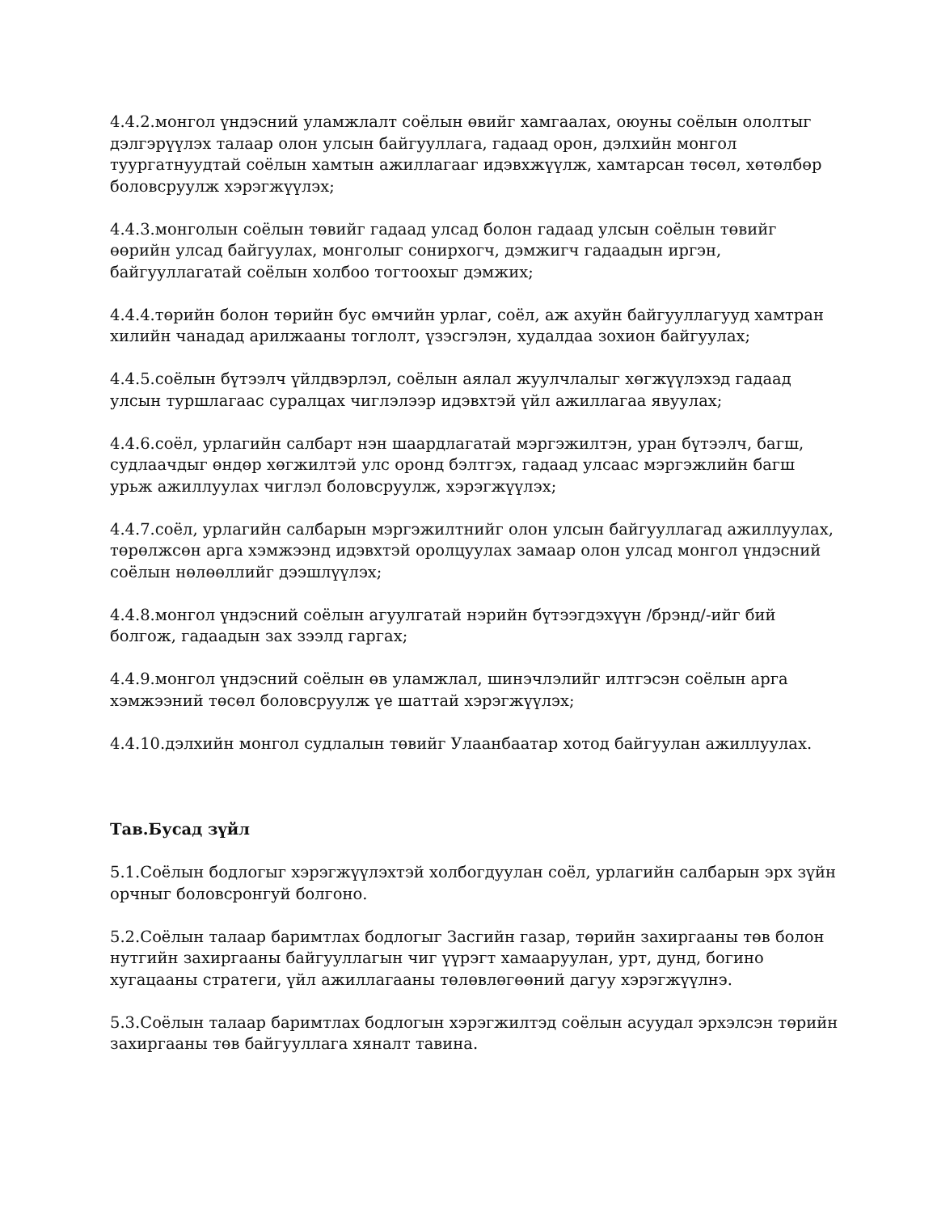4.4.2.монгол үндэсний уламжлалт соёлын өвийг хамгаалах, оюуны соёлын ололтыг дэлгэрүүлэх талаар олон улсын байгууллага, гадаад орон, дэлхийн монгол туургатнуудтай соёлын хамтын ажиллагааг идэвхжүүлж, хамтарсан төсөл, хөтөлбөр боловсруулж хэрэгжүүлэх;
4.4.3.монголын соёлын төвийг гадаад улсад болон гадаад улсын соёлын төвийг өөрийн улсад байгуулах, монголыг сонирхогч, дэмжигч гадаадын иргэн, байгууллагатай соёлын холбоо тогтоохыг дэмжих;
4.4.4.төрийн болон төрийн бус өмчийн урлаг, соёл, аж ахуйн байгууллагууд хамтран хилийн чанадад арилжааны тоглолт, үзэсгэлэн, худалдаа зохион байгуулах;
4.4.5.соёлын бүтээлч үйлдвэрлэл, соёлын аялал жуулчлалыг хөгжүүлэхэд гадаад улсын туршлагаас суралцах чиглэлээр идэвхтэй үйл ажиллагаа явуулах;
4.4.6.соёл, урлагийн салбарт нэн шаардлагатай мэргэжилтэн, уран бүтээлч, багш, судлаачдыг өндөр хөгжилтэй улс оронд бэлтгэх, гадаад улсаас мэргэжлийн багш урьж ажиллуулах чиглэл боловсруулж, хэрэгжүүлэх;
4.4.7.соёл, урлагийн салбарын мэргэжилтнийг олон улсын байгууллагад ажиллуулах, төрөлжсөн арга хэмжээнд идэвхтэй оролцуулах замаар олон улсад монгол үндэсний соёлын нөлөөллийг дээшлүүлэх;
4.4.8.монгол үндэсний соёлын агуулгатай нэрийн бүтээгдэхүүн /брэнд/-ийг бий болгож, гадаадын зах зээлд гаргах;
4.4.9.монгол үндэсний соёлын өв уламжлал, шинэчлэлийг илтгэсэн соёлын арга хэмжээний төсөл боловсруулж үе шаттай хэрэгжүүлэх;
4.4.10.дэлхийн монгол судлалын төвийг Улаанбаатар хотод байгуулан ажиллуулах.
Тав.Бусад зүйл
5.1.Соёлын бодлогыг хэрэгжүүлэхтэй холбогдуулан соёл, урлагийн салбарын эрх зүйн орчныг боловсронгуй болгоно.
5.2.Соёлын талаар баримтлах бодлогыг Засгийн газар, төрийн захиргааны төв болон нутгийн захиргааны байгууллагын чиг үүрэгт хамааруулан, урт, дунд, богино хугацааны стратеги, үйл ажиллагааны төлөвлөгөөний дагуу хэрэгжүүлнэ.
5.3.Соёлын талаар баримтлах бодлогын хэрэгжилтэд соёлын асуудал эрхэлсэн төрийн захиргааны төв байгууллага хяналт тавина.